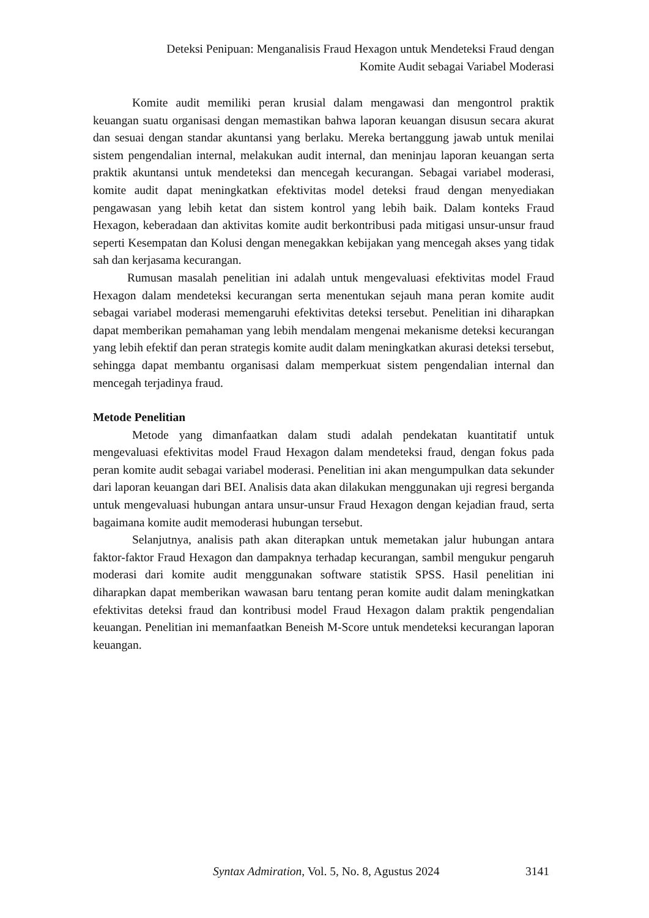Deteksi Penipuan: Menganalisis Fraud Hexagon untuk Mendeteksi Fraud dengan
Komite Audit sebagai Variabel Moderasi
Komite audit memiliki peran krusial dalam mengawasi dan mengontrol praktik keuangan suatu organisasi dengan memastikan bahwa laporan keuangan disusun secara akurat dan sesuai dengan standar akuntansi yang berlaku. Mereka bertanggung jawab untuk menilai sistem pengendalian internal, melakukan audit internal, dan meninjau laporan keuangan serta praktik akuntansi untuk mendeteksi dan mencegah kecurangan. Sebagai variabel moderasi, komite audit dapat meningkatkan efektivitas model deteksi fraud dengan menyediakan pengawasan yang lebih ketat dan sistem kontrol yang lebih baik. Dalam konteks Fraud Hexagon, keberadaan dan aktivitas komite audit berkontribusi pada mitigasi unsur-unsur fraud seperti Kesempatan dan Kolusi dengan menegakkan kebijakan yang mencegah akses yang tidak sah dan kerjasama kecurangan.
Rumusan masalah penelitian ini adalah untuk mengevaluasi efektivitas model Fraud Hexagon dalam mendeteksi kecurangan serta menentukan sejauh mana peran komite audit sebagai variabel moderasi memengaruhi efektivitas deteksi tersebut. Penelitian ini diharapkan dapat memberikan pemahaman yang lebih mendalam mengenai mekanisme deteksi kecurangan yang lebih efektif dan peran strategis komite audit dalam meningkatkan akurasi deteksi tersebut, sehingga dapat membantu organisasi dalam memperkuat sistem pengendalian internal dan mencegah terjadinya fraud.
Metode Penelitian
Metode yang dimanfaatkan dalam studi adalah pendekatan kuantitatif untuk mengevaluasi efektivitas model Fraud Hexagon dalam mendeteksi fraud, dengan fokus pada peran komite audit sebagai variabel moderasi. Penelitian ini akan mengumpulkan data sekunder dari laporan keuangan dari BEI. Analisis data akan dilakukan menggunakan uji regresi berganda untuk mengevaluasi hubungan antara unsur-unsur Fraud Hexagon dengan kejadian fraud, serta bagaimana komite audit memoderasi hubungan tersebut.
Selanjutnya, analisis path akan diterapkan untuk memetakan jalur hubungan antara faktor-faktor Fraud Hexagon dan dampaknya terhadap kecurangan, sambil mengukur pengaruh moderasi dari komite audit menggunakan software statistik SPSS. Hasil penelitian ini diharapkan dapat memberikan wawasan baru tentang peran komite audit dalam meningkatkan efektivitas deteksi fraud dan kontribusi model Fraud Hexagon dalam praktik pengendalian keuangan. Penelitian ini memanfaatkan Beneish M-Score untuk mendeteksi kecurangan laporan keuangan.
Syntax Admiration, Vol. 5, No. 8, Agustus 2024 3141